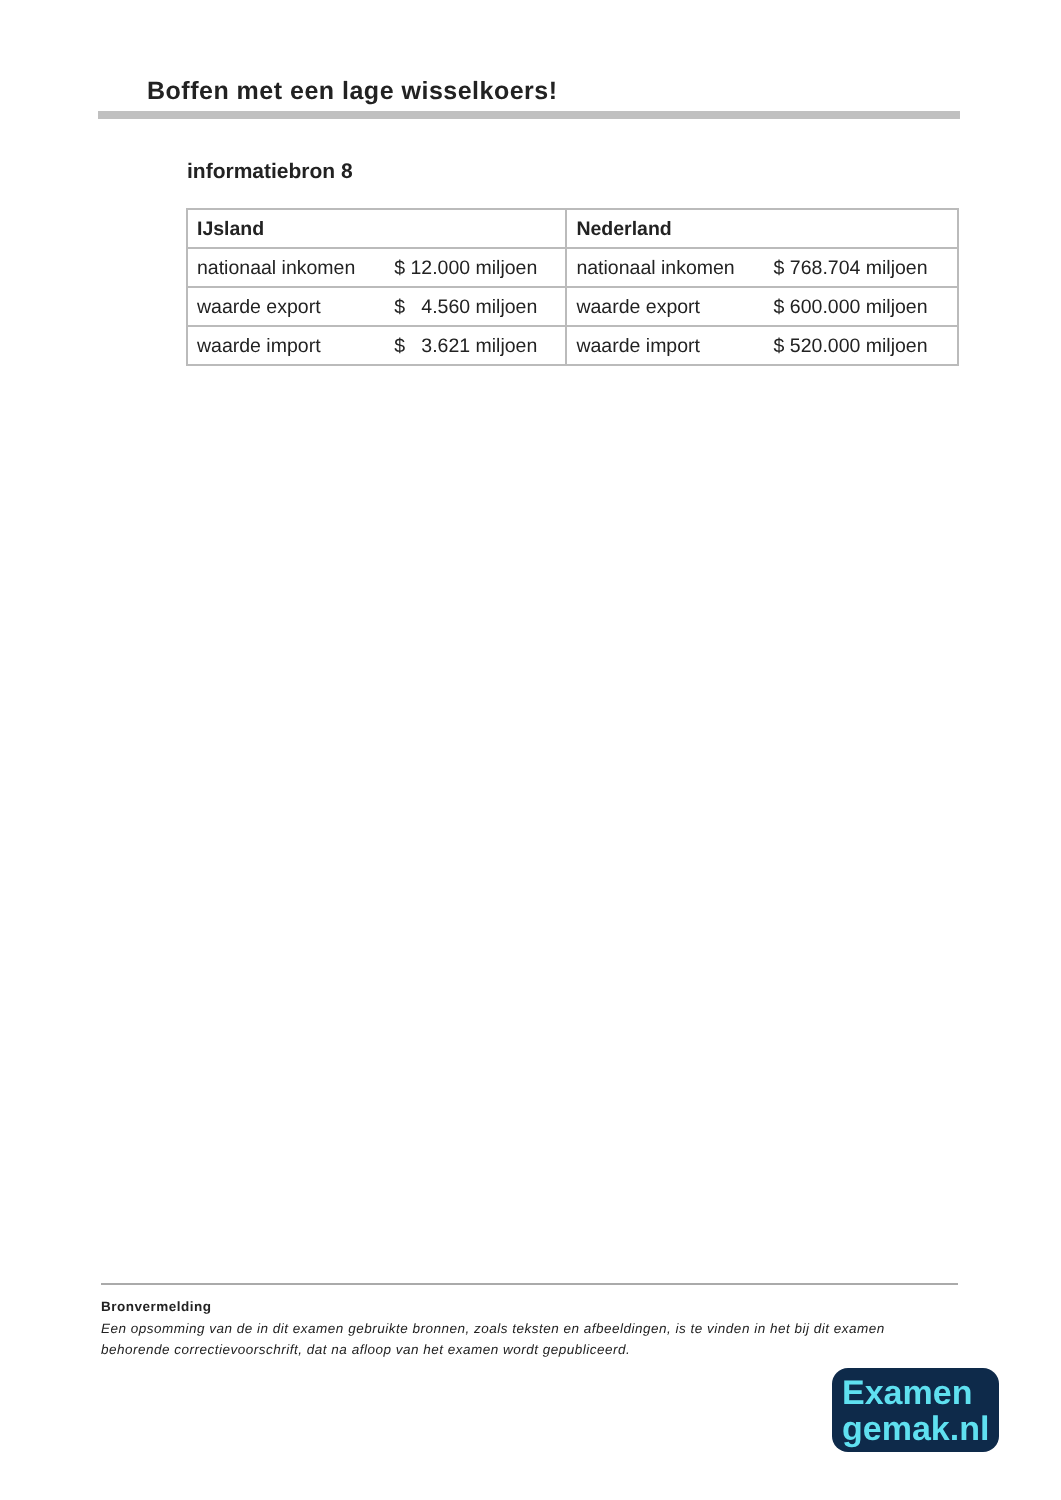Boffen met een lage wisselkoers!
informatiebron 8
| IJsland | | Nederland | |
| --- | --- | --- | --- |
| nationaal inkomen | $ 12.000 miljoen | nationaal inkomen | $ 768.704 miljoen |
| waarde export | $ 4.560 miljoen | waarde export | $ 600.000 miljoen |
| waarde import | $ 3.621 miljoen | waarde import | $ 520.000 miljoen |
Bronvermelding
Een opsomming van de in dit examen gebruikte bronnen, zoals teksten en afbeeldingen, is te vinden in het bij dit examen behorende correctievoorschrift, dat na afloop van het examen wordt gepubliceerd.
Examen
gemak.nl